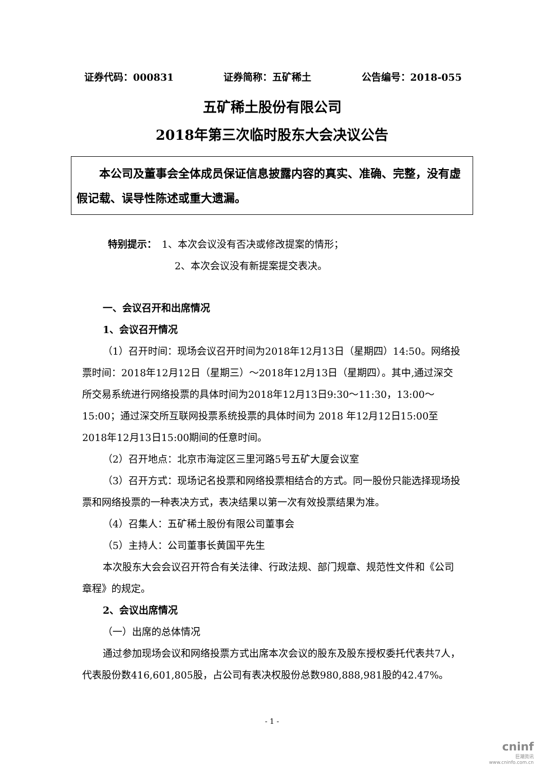证券代码：000831 证券简称：五矿稀土 公告编号：2018-055
五矿稀土股份有限公司
2018年第三次临时股东大会决议公告
　　本公司及董事会全体成员保证信息披露内容的真实、准确、完整，没有虚假记载、误导性陈述或重大遗漏。
特别提示：　1、本次会议没有否决或修改提案的情形；
2、本次会议没有新提案提交表决。
一、会议召开和出席情况
1、会议召开情况
（1）召开时间：现场会议召开时间为2018年12月13日（星期四）14:50。网络投票时间：2018年12月12日（星期三）～2018年12月13日（星期四）。其中,通过深交所交易系统进行网络投票的具体时间为2018年12月13日9:30～11:30，13:00～15:00；通过深交所互联网投票系统投票的具体时间为 2018 年12月12日15:00至2018年12月13日15:00期间的任意时间。
（2）召开地点：北京市海淀区三里河路5号五矿大厦会议室
（3）召开方式：现场记名投票和网络投票相结合的方式。同一股份只能选择现场投票和网络投票的一种表决方式，表决结果以第一次有效投票结果为准。
（4）召集人：五矿稀土股份有限公司董事会
（5）主持人：公司董事长黄国平先生
本次股东大会会议召开符合有关法律、行政法规、部门规章、规范性文件和《公司章程》的规定。
2、会议出席情况
（一）出席的总体情况
通过参加现场会议和网络投票方式出席本次会议的股东及股东授权委托代表共7人，代表股份数416,601,805股，占公司有表决权股份总数980,888,981股的42.47%。
- 1 -
cninf
巨潮资讯
www.cninfo.com.cn